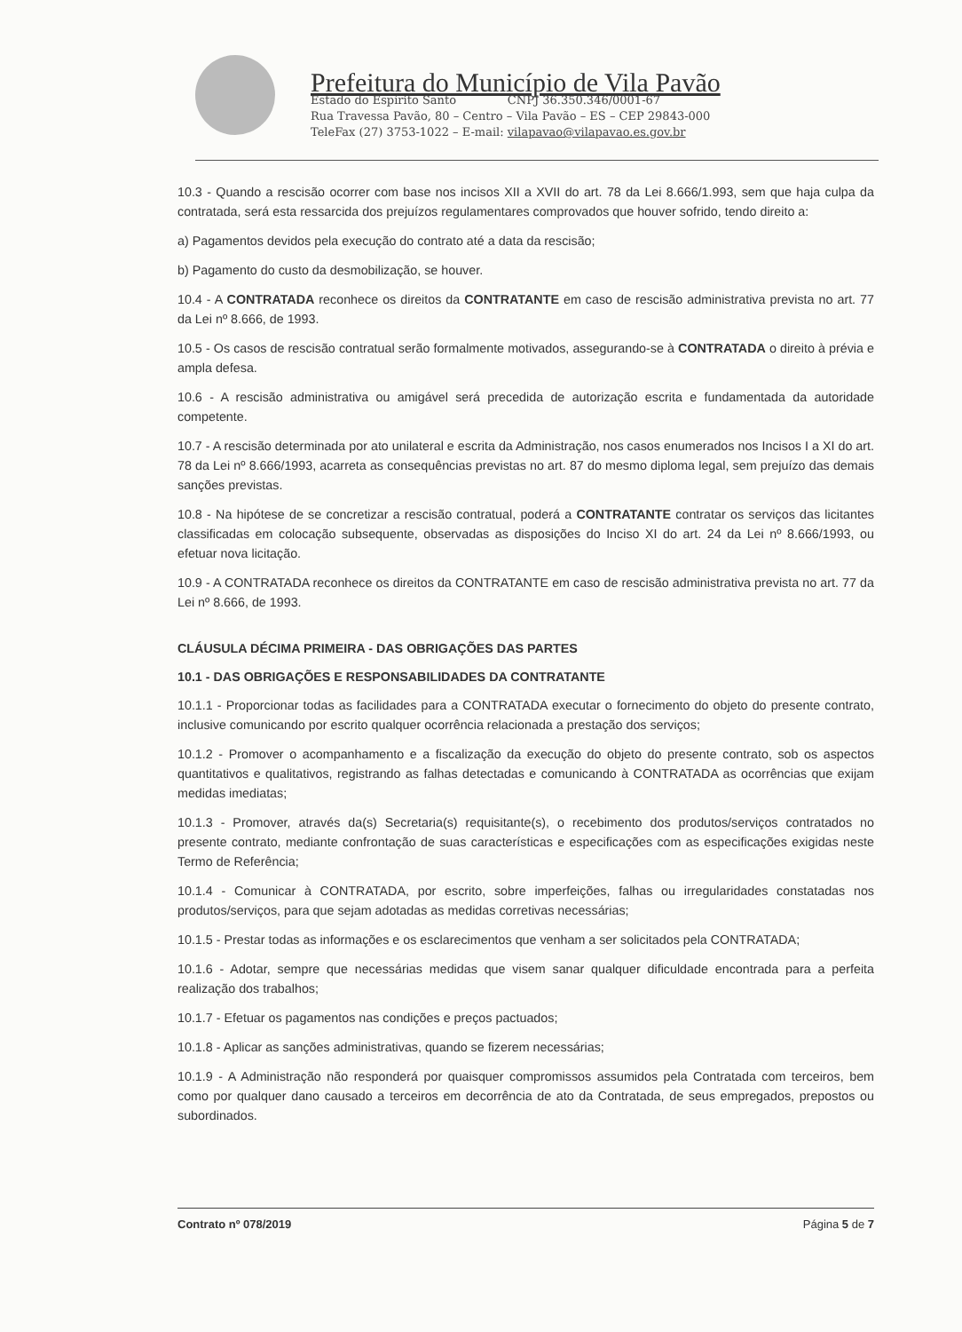Prefeitura do Município de Vila Pavão
Estado do Espírito Santo CNPJ 36.350.346/0001-67
Rua Travessa Pavão, 80 – Centro – Vila Pavão – ES – CEP 29843-000
TeleFax (27) 3753-1022 – E-mail: vilapavao@vilapavao.es.gov.br
10.3 - Quando a rescisão ocorrer com base nos incisos XII a XVII do art. 78 da Lei 8.666/1.993, sem que haja culpa da contratada, será esta ressarcida dos prejuízos regulamentares comprovados que houver sofrido, tendo direito a:
a) Pagamentos devidos pela execução do contrato até a data da rescisão;
b) Pagamento do custo da desmobilização, se houver.
10.4 - A CONTRATADA reconhece os direitos da CONTRATANTE em caso de rescisão administrativa prevista no art. 77 da Lei nº 8.666, de 1993.
10.5 - Os casos de rescisão contratual serão formalmente motivados, assegurando-se à CONTRATADA o direito à prévia e ampla defesa.
10.6 - A rescisão administrativa ou amigável será precedida de autorização escrita e fundamentada da autoridade competente.
10.7 - A rescisão determinada por ato unilateral e escrita da Administração, nos casos enumerados nos Incisos I a XI do art. 78 da Lei nº 8.666/1993, acarreta as consequências previstas no art. 87 do mesmo diploma legal, sem prejuízo das demais sanções previstas.
10.8 - Na hipótese de se concretizar a rescisão contratual, poderá a CONTRATANTE contratar os serviços das licitantes classificadas em colocação subsequente, observadas as disposições do Inciso XI do art. 24 da Lei nº 8.666/1993, ou efetuar nova licitação.
10.9 - A CONTRATADA reconhece os direitos da CONTRATANTE em caso de rescisão administrativa prevista no art. 77 da Lei nº 8.666, de 1993.
CLÁUSULA DÉCIMA PRIMEIRA - DAS OBRIGAÇÕES DAS PARTES
10.1 - DAS OBRIGAÇÕES E RESPONSABILIDADES DA CONTRATANTE
10.1.1 - Proporcionar todas as facilidades para a CONTRATADA executar o fornecimento do objeto do presente contrato, inclusive comunicando por escrito qualquer ocorrência relacionada a prestação dos serviços;
10.1.2 - Promover o acompanhamento e a fiscalização da execução do objeto do presente contrato, sob os aspectos quantitativos e qualitativos, registrando as falhas detectadas e comunicando à CONTRATADA as ocorrências que exijam medidas imediatas;
10.1.3 - Promover, através da(s) Secretaria(s) requisitante(s), o recebimento dos produtos/serviços contratados no presente contrato, mediante confrontação de suas características e especificações com as especificações exigidas neste Termo de Referência;
10.1.4 - Comunicar à CONTRATADA, por escrito, sobre imperfeições, falhas ou irregularidades constatadas nos produtos/serviços, para que sejam adotadas as medidas corretivas necessárias;
10.1.5 - Prestar todas as informações e os esclarecimentos que venham a ser solicitados pela CONTRATADA;
10.1.6 - Adotar, sempre que necessárias medidas que visem sanar qualquer dificuldade encontrada para a perfeita realização dos trabalhos;
10.1.7 - Efetuar os pagamentos nas condições e preços pactuados;
10.1.8 - Aplicar as sanções administrativas, quando se fizerem necessárias;
10.1.9 - A Administração não responderá por quaisquer compromissos assumidos pela Contratada com terceiros, bem como por qualquer dano causado a terceiros em decorrência de ato da Contratada, de seus empregados, prepostos ou subordinados.
Contrato nº 078/2019 Página 5 de 7